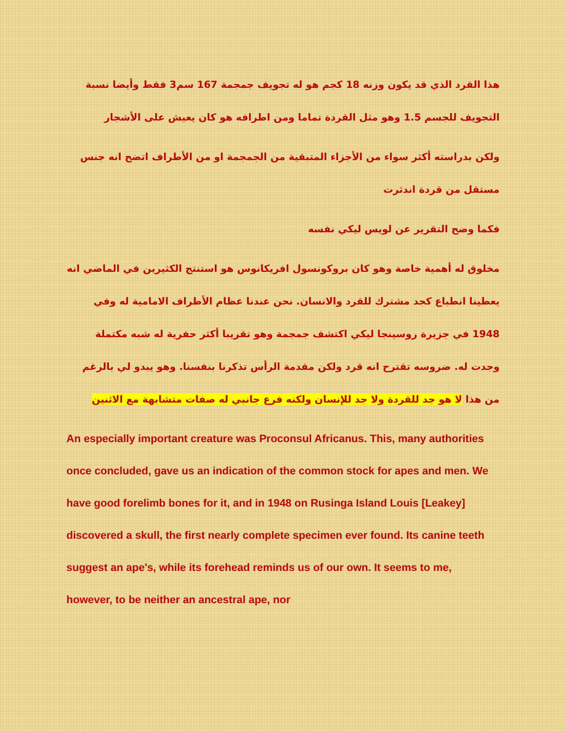هذا القرد الذي قد يكون وزنه 18 كجم هو له تجويف جمجمة 167 سم3 فقط وأيضا نسبة التجويف للجسم 1.5 وهو مثل القردة تماما ومن اطرافه هو كان يعيش على الأشجار
ولكن بدراسته أكثر سواء من الأجزاء المتبقية من الجمجمة او من الأطراف اتضح انه جنس مستقل من قردة اندثرت
فكما وضح التقرير عن لويس ليكي نفسه
مخلوق له أهمية خاصة وهو كان بروكونسول افريكانوس هو استنتج الكثيرين في الماضي انه يعطينا انطباع كجد مشترك للقرد والانسان. نحن عندنا عظام الأطراف الامامية له وفي 1948 في جزيرة روسينجا ليكي اكتشف جمجمة وهو تقريبا أكثر حفرية له شبه مكتملة وجدت له. ضروسه تقترح انه قرد ولكن مقدمة الرأس تذكرنا بنفسنا. وهو يبدو لي بالرغم من هذا لا هو جد للقردة ولا جد للإنسان ولكنه فرع جانبي له صفات متشابهة مع الاثنين
An especially important creature was Proconsul Africanus. This, many authorities once concluded, gave us an indication of the common stock for apes and men. We have good forelimb bones for it, and in 1948 on Rusinga Island Louis [Leakey] discovered a skull, the first nearly complete specimen ever found. Its canine teeth suggest an ape's, while its forehead reminds us of our own. It seems to me, however, to be neither an ancestral ape, nor